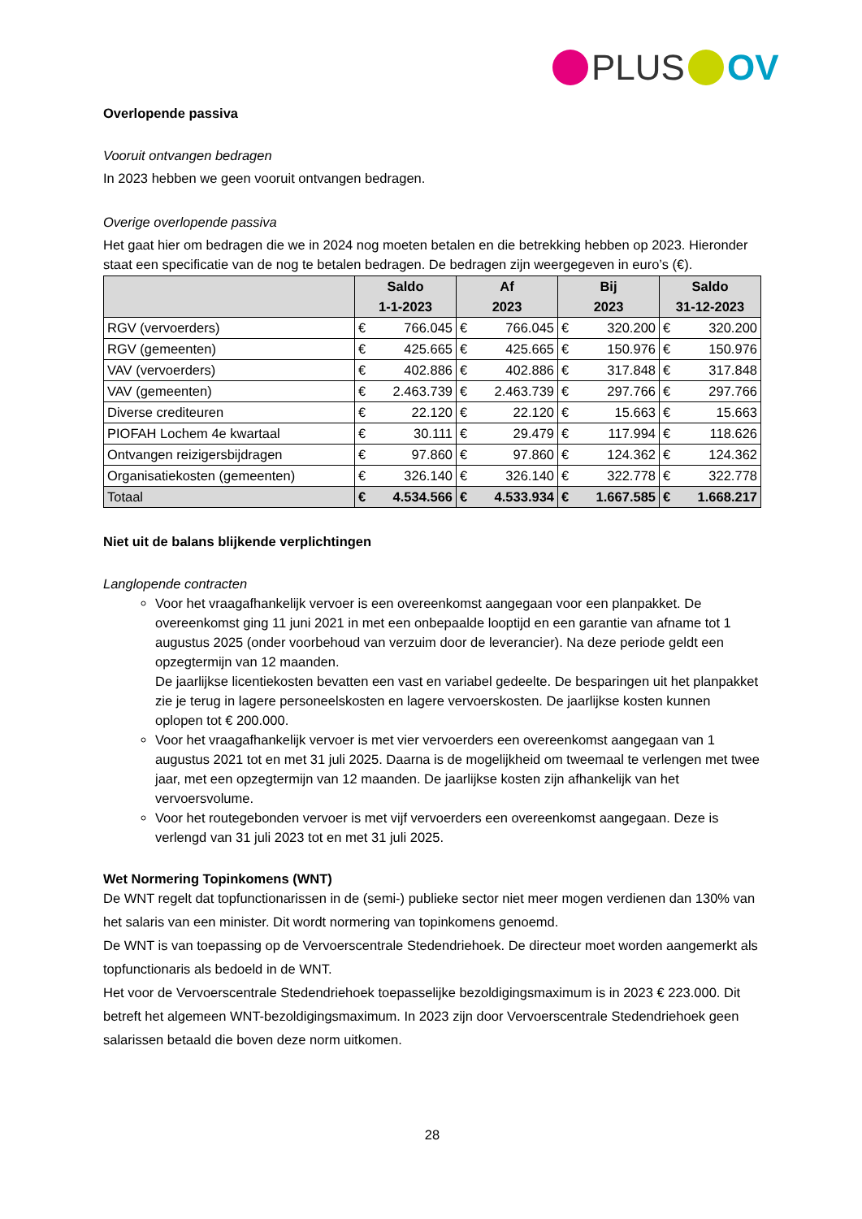PLUS OV
Overlopende passiva
Vooruit ontvangen bedragen
In 2023 hebben we geen vooruit ontvangen bedragen.
Overige overlopende passiva
Het gaat hier om bedragen die we in 2024 nog moeten betalen en die betrekking hebben op 2023. Hieronder staat een specificatie van de nog te betalen bedragen. De bedragen zijn weergegeven in euro’s (€).
| | Saldo 1-1-2023 | | Af 2023 | | Bij 2023 | | Saldo 31-12-2023 | |
| --- | --- | --- | --- | --- | --- | --- | --- | --- |
| RGV (vervoerders) | € | 766.045 | € | 766.045 | € | 320.200 | € | 320.200 |
| RGV (gemeenten) | € | 425.665 | € | 425.665 | € | 150.976 | € | 150.976 |
| VAV (vervoerders) | € | 402.886 | € | 402.886 | € | 317.848 | € | 317.848 |
| VAV (gemeenten) | € | 2.463.739 | € | 2.463.739 | € | 297.766 | € | 297.766 |
| Diverse crediteuren | € | 22.120 | € | 22.120 | € | 15.663 | € | 15.663 |
| PIOFAH Lochem 4e kwartaal | € | 30.111 | € | 29.479 | € | 117.994 | € | 118.626 |
| Ontvangen reizigersbijdragen | € | 97.860 | € | 97.860 | € | 124.362 | € | 124.362 |
| Organisatiekosten (gemeenten) | € | 326.140 | € | 326.140 | € | 322.778 | € | 322.778 |
| Totaal | € | 4.534.566 | € | 4.533.934 | € | 1.667.585 | € | 1.668.217 |
Niet uit de balans blijkende verplichtingen
Langlopende contracten
Voor het vraagafhankelijk vervoer is een overeenkomst aangegaan voor een planpakket. De overeenkomst ging 11 juni 2021 in met een onbepaalde looptijd en een garantie van afname tot 1 augustus 2025 (onder voorbehoud van verzuim door de leverancier). Na deze periode geldt een opzegtermijn van 12 maanden.
De jaarlijkse licentiekosten bevatten een vast en variabel gedeelte. De besparingen uit het planpakket zie je terug in lagere personeelskosten en lagere vervoerskosten. De jaarlijkse kosten kunnen oplopen tot € 200.000.
Voor het vraagafhankelijk vervoer is met vier vervoerders een overeenkomst aangegaan van 1 augustus 2021 tot en met 31 juli 2025. Daarna is de mogelijkheid om tweemaal te verlengen met twee jaar, met een opzegtermijn van 12 maanden. De jaarlijkse kosten zijn afhankelijk van het vervoersvolume.
Voor het routegebonden vervoer is met vijf vervoerders een overeenkomst aangegaan. Deze is verlengd van 31 juli 2023 tot en met 31 juli 2025.
Wet Normering Topinkomens (WNT)
De WNT regelt dat topfunctionarissen in de (semi-) publieke sector niet meer mogen verdienen dan 130% van het salaris van een minister. Dit wordt normering van topinkomens genoemd.
De WNT is van toepassing op de Vervoerscentrale Stedendriehoek. De directeur moet worden aangemerkt als topfunctionaris als bedoeld in de WNT.
Het voor de Vervoerscentrale Stedendriehoek toepasselijke bezoldigingsmaximum is in 2023 € 223.000. Dit betreft het algemeen WNT-bezoldigingsmaximum. In 2023 zijn door Vervoerscentrale Stedendriehoek geen salarissen betaald die boven deze norm uitkomen.
28